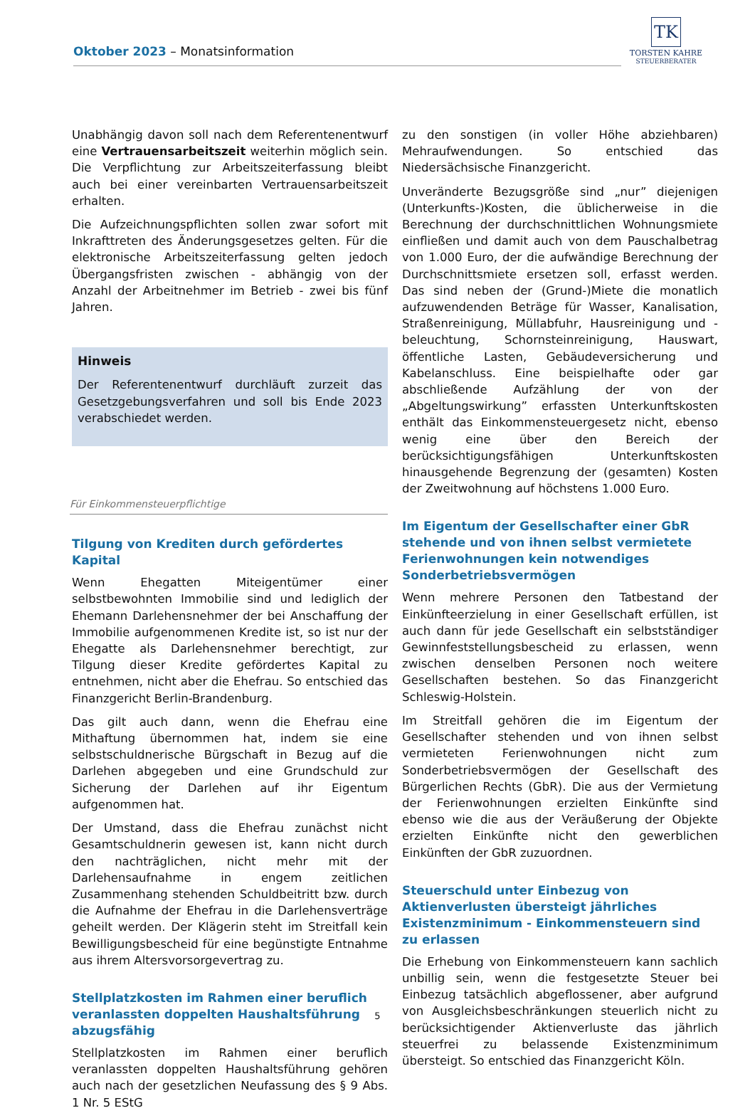Oktober 2023 – Monatsinformation
TK
TORSTEN KAHRE
STEUERBERATER
Unabhängig davon soll nach dem Referentenentwurf eine Vertrauensarbeitszeit weiterhin möglich sein. Die Verpflichtung zur Arbeitszeiterfassung bleibt auch bei einer vereinbarten Vertrauensarbeitszeit erhalten.
Die Aufzeichnungspflichten sollen zwar sofort mit Inkrafttreten des Änderungsgesetzes gelten. Für die elektronische Arbeitszeiterfassung gelten jedoch Übergangsfristen zwischen - abhängig von der Anzahl der Arbeitnehmer im Betrieb - zwei bis fünf Jahren.
Hinweis
Der Referentenentwurf durchläuft zurzeit das Gesetzgebungsverfahren und soll bis Ende 2023 verabschiedet werden.
Für Einkommensteuerpflichtige
Tilgung von Krediten durch gefördertes Kapital
Wenn Ehegatten Miteigentümer einer selbstbewohnten Immobilie sind und lediglich der Ehemann Darlehensnehmer der bei Anschaffung der Immobilie aufgenommenen Kredite ist, so ist nur der Ehegatte als Darlehensnehmer berechtigt, zur Tilgung dieser Kredite gefördertes Kapital zu entnehmen, nicht aber die Ehefrau. So entschied das Finanzgericht Berlin-Brandenburg.
Das gilt auch dann, wenn die Ehefrau eine Mithaftung übernommen hat, indem sie eine selbstschuldnerische Bürgschaft in Bezug auf die Darlehen abgegeben und eine Grundschuld zur Sicherung der Darlehen auf ihr Eigentum aufgenommen hat.
Der Umstand, dass die Ehefrau zunächst nicht Gesamtschuldnerin gewesen ist, kann nicht durch den nachträglichen, nicht mehr mit der Darlehensaufnahme in engem zeitlichen Zusammenhang stehenden Schuldbeitritt bzw. durch die Aufnahme der Ehefrau in die Darlehensverträge geheilt werden. Der Klägerin steht im Streitfall kein Bewilligungsbescheid für eine begünstigte Entnahme aus ihrem Altersvorsorgevertrag zu.
Stellplatzkosten im Rahmen einer beruflich veranlassten doppelten Haushaltsführung abzugsfähig
Stellplatzkosten im Rahmen einer beruflich veranlassten doppelten Haushaltsführung gehören auch nach der gesetzlichen Neufassung des § 9 Abs. 1 Nr. 5 EStG
zu den sonstigen (in voller Höhe abziehbaren) Mehraufwendungen. So entschied das Niedersächsische Finanzgericht.
Unveränderte Bezugsgröße sind „nur” diejenigen (Unterkunfts-)Kosten, die üblicherweise in die Berechnung der durchschnittlichen Wohnungsmiete einfließen und damit auch von dem Pauschalbetrag von 1.000 Euro, der die aufwändige Berechnung der Durchschnittsmiete ersetzen soll, erfasst werden. Das sind neben der (Grund-)Miete die monatlich aufzuwendenden Beträge für Wasser, Kanalisation, Straßenreinigung, Müllabfuhr, Hausreinigung und -beleuchtung, Schornsteinreinigung, Hauswart, öffentliche Lasten, Gebäudeversicherung und Kabelanschluss. Eine beispielhafte oder gar abschließende Aufzählung der von der „Abgeltungswirkung” erfassten Unterkunftskosten enthält das Einkommensteuergesetz nicht, ebenso wenig eine über den Bereich der berücksichtigungsfähigen Unterkunftskosten hinausgehende Begrenzung der (gesamten) Kosten der Zweitwohnung auf höchstens 1.000 Euro.
Im Eigentum der Gesellschafter einer GbR stehende und von ihnen selbst vermietete Ferienwohnungen kein notwendiges Sonderbetriebsvermögen
Wenn mehrere Personen den Tatbestand der Einkünfteerzielung in einer Gesellschaft erfüllen, ist auch dann für jede Gesellschaft ein selbstständiger Gewinnfeststellungsbescheid zu erlassen, wenn zwischen denselben Personen noch weitere Gesellschaften bestehen. So das Finanzgericht Schleswig-Holstein.
Im Streitfall gehören die im Eigentum der Gesellschafter stehenden und von ihnen selbst vermieteten Ferienwohnungen nicht zum Sonderbetriebsvermögen der Gesellschaft des Bürgerlichen Rechts (GbR). Die aus der Vermietung der Ferienwohnungen erzielten Einkünfte sind ebenso wie die aus der Veräußerung der Objekte erzielten Einkünfte nicht den gewerblichen Einkünften der GbR zuzuordnen.
Steuerschuld unter Einbezug von Aktienverlusten übersteigt jährliches Existenzminimum - Einkommensteuern sind zu erlassen
Die Erhebung von Einkommensteuern kann sachlich unbillig sein, wenn die festgesetzte Steuer bei Einbezug tatsächlich abgeflossener, aber aufgrund von Ausgleichsbeschränkungen steuerlich nicht zu berücksichtigender Aktienverluste das jährlich steuerfrei zu belassende Existenzminimum übersteigt. So entschied das Finanzgericht Köln.
5